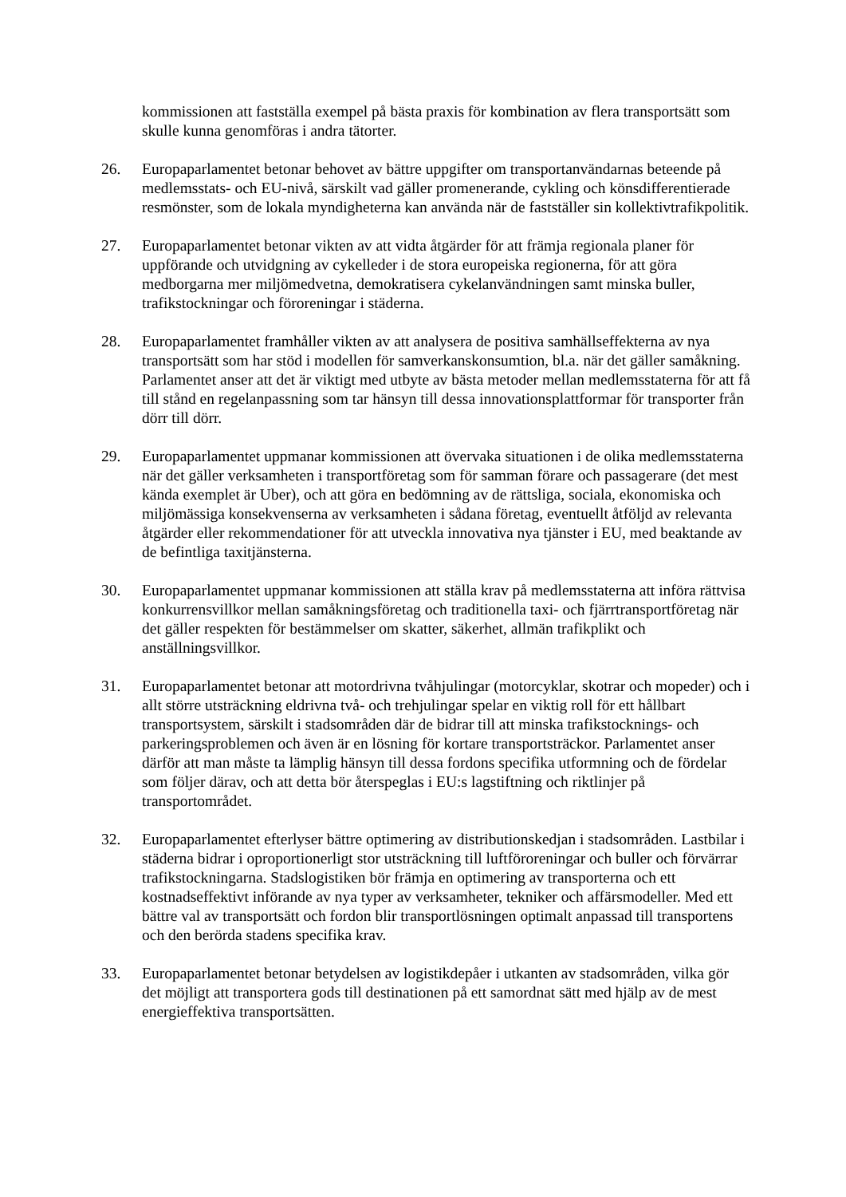kommissionen att fastställa exempel på bästa praxis för kombination av flera transportsätt som skulle kunna genomföras i andra tätorter.
26. Europaparlamentet betonar behovet av bättre uppgifter om transportanvändarnas beteende på medlemsstats- och EU-nivå, särskilt vad gäller promenerande, cykling och könsdifferentierade resmönster, som de lokala myndigheterna kan använda när de fastställer sin kollektivtrafikpolitik.
27. Europaparlamentet betonar vikten av att vidta åtgärder för att främja regionala planer för uppförande och utvidgning av cykelleder i de stora europeiska regionerna, för att göra medborgarna mer miljömedvetna, demokratisera cykelanvändningen samt minska buller, trafikstockningar och föroreningar i städerna.
28. Europaparlamentet framhåller vikten av att analysera de positiva samhällseffekterna av nya transportsätt som har stöd i modellen för samverkanskonsumtion, bl.a. när det gäller samåkning. Parlamentet anser att det är viktigt med utbyte av bästa metoder mellan medlemsstaterna för att få till stånd en regelanpassning som tar hänsyn till dessa innovationsplattformar för transporter från dörr till dörr.
29. Europaparlamentet uppmanar kommissionen att övervaka situationen i de olika medlemsstaterna när det gäller verksamheten i transportföretag som för samman förare och passagerare (det mest kända exemplet är Uber), och att göra en bedömning av de rättsliga, sociala, ekonomiska och miljömässiga konsekvenserna av verksamheten i sådana företag, eventuellt åtföljd av relevanta åtgärder eller rekommendationer för att utveckla innovativa nya tjänster i EU, med beaktande av de befintliga taxitjänsterna.
30. Europaparlamentet uppmanar kommissionen att ställa krav på medlemsstaterna att införa rättvisa konkurrensvillkor mellan samåkningsföretag och traditionella taxi- och fjärrtransportföretag när det gäller respekten för bestämmelser om skatter, säkerhet, allmän trafikplikt och anställningsvillkor.
31. Europaparlamentet betonar att motordrivna tvåhjulingar (motorcyklar, skotrar och mopeder) och i allt större utsträckning eldrivna två- och trehjulingar spelar en viktig roll för ett hållbart transportsystem, särskilt i stadsområden där de bidrar till att minska trafikstocknings- och parkeringsproblemen och även är en lösning för kortare transportsträckor. Parlamentet anser därför att man måste ta lämplig hänsyn till dessa fordons specifika utformning och de fördelar som följer därav, och att detta bör återspeglas i EU:s lagstiftning och riktlinjer på transportområdet.
32. Europaparlamentet efterlyser bättre optimering av distributionskedjan i stadsområden. Lastbilar i städerna bidrar i oproportionerligt stor utsträckning till luftföroreningar och buller och förvärrar trafikstockningarna. Stadslogistiken bör främja en optimering av transporterna och ett kostnadseffektivt införande av nya typer av verksamheter, tekniker och affärsmodeller. Med ett bättre val av transportsätt och fordon blir transportlösningen optimalt anpassad till transportens och den berörda stadens specifika krav.
33. Europaparlamentet betonar betydelsen av logistikdepåer i utkanten av stadsområden, vilka gör det möjligt att transportera gods till destinationen på ett samordnat sätt med hjälp av de mest energieffektiva transportsätten.